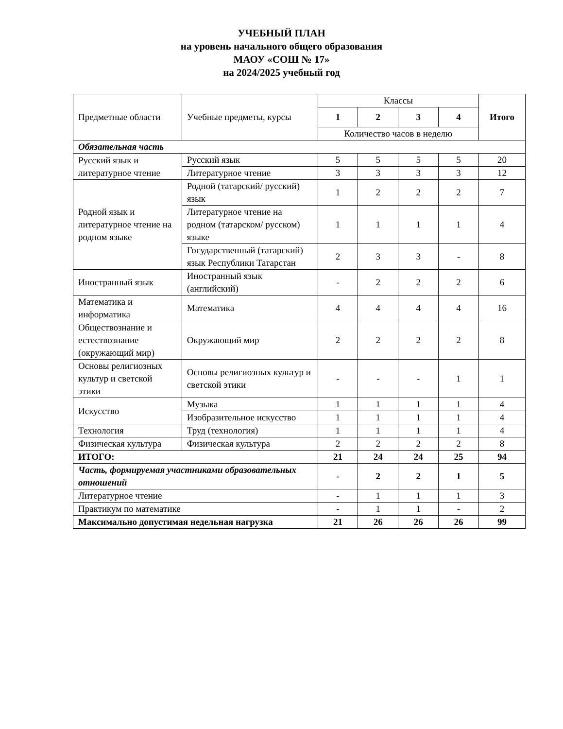УЧЕБНЫЙ ПЛАН
на уровень начального общего образования
МАОУ «СОШ № 17»
на 2024/2025 учебный год
| Предметные области | Учебные предметы, курсы | Классы | | | | Итого |
| --- | --- | --- | --- | --- | --- | --- |
| | | 1 | 2 | 3 | 4 | |
| | | Количество часов в неделю | | | | |
| Обязательная часть | | | | | | |
| Русский язык и литературное чтение | Русский язык | 5 | 5 | 5 | 5 | 20 |
| | Литературное чтение | 3 | 3 | 3 | 3 | 12 |
| Родной язык и литературное чтение на родном языке | Родной (татарский/ русский) язык | 1 | 2 | 2 | 2 | 7 |
| | Литературное чтение на родном (татарском/ русском) языке | 1 | 1 | 1 | 1 | 4 |
| | Государственный (татарский) язык Республики Татарстан | 2 | 3 | 3 | - | 8 |
| Иностранный язык | Иностранный язык (английский) | - | 2 | 2 | 2 | 6 |
| Математика и информатика | Математика | 4 | 4 | 4 | 4 | 16 |
| Обществознание и естествознание (окружающий мир) | Окружающий мир | 2 | 2 | 2 | 2 | 8 |
| Основы религиозных культур и светской этики | Основы религиозных культур и светской этики | - | - | - | 1 | 1 |
| Искусство | Музыка | 1 | 1 | 1 | 1 | 4 |
| | Изобразительное искусство | 1 | 1 | 1 | 1 | 4 |
| Технология | Труд (технология) | 1 | 1 | 1 | 1 | 4 |
| Физическая культура | Физическая культура | 2 | 2 | 2 | 2 | 8 |
| ИТОГО: | | 21 | 24 | 24 | 25 | 94 |
| Часть, формируемая участниками образовательных отношений | | - | 2 | 2 | 1 | 5 |
| Литературное чтение | | - | 1 | 1 | 1 | 3 |
| Практикум по математике | | - | 1 | 1 | - | 2 |
| Максимально допустимая недельная нагрузка | | 21 | 26 | 26 | 26 | 99 |